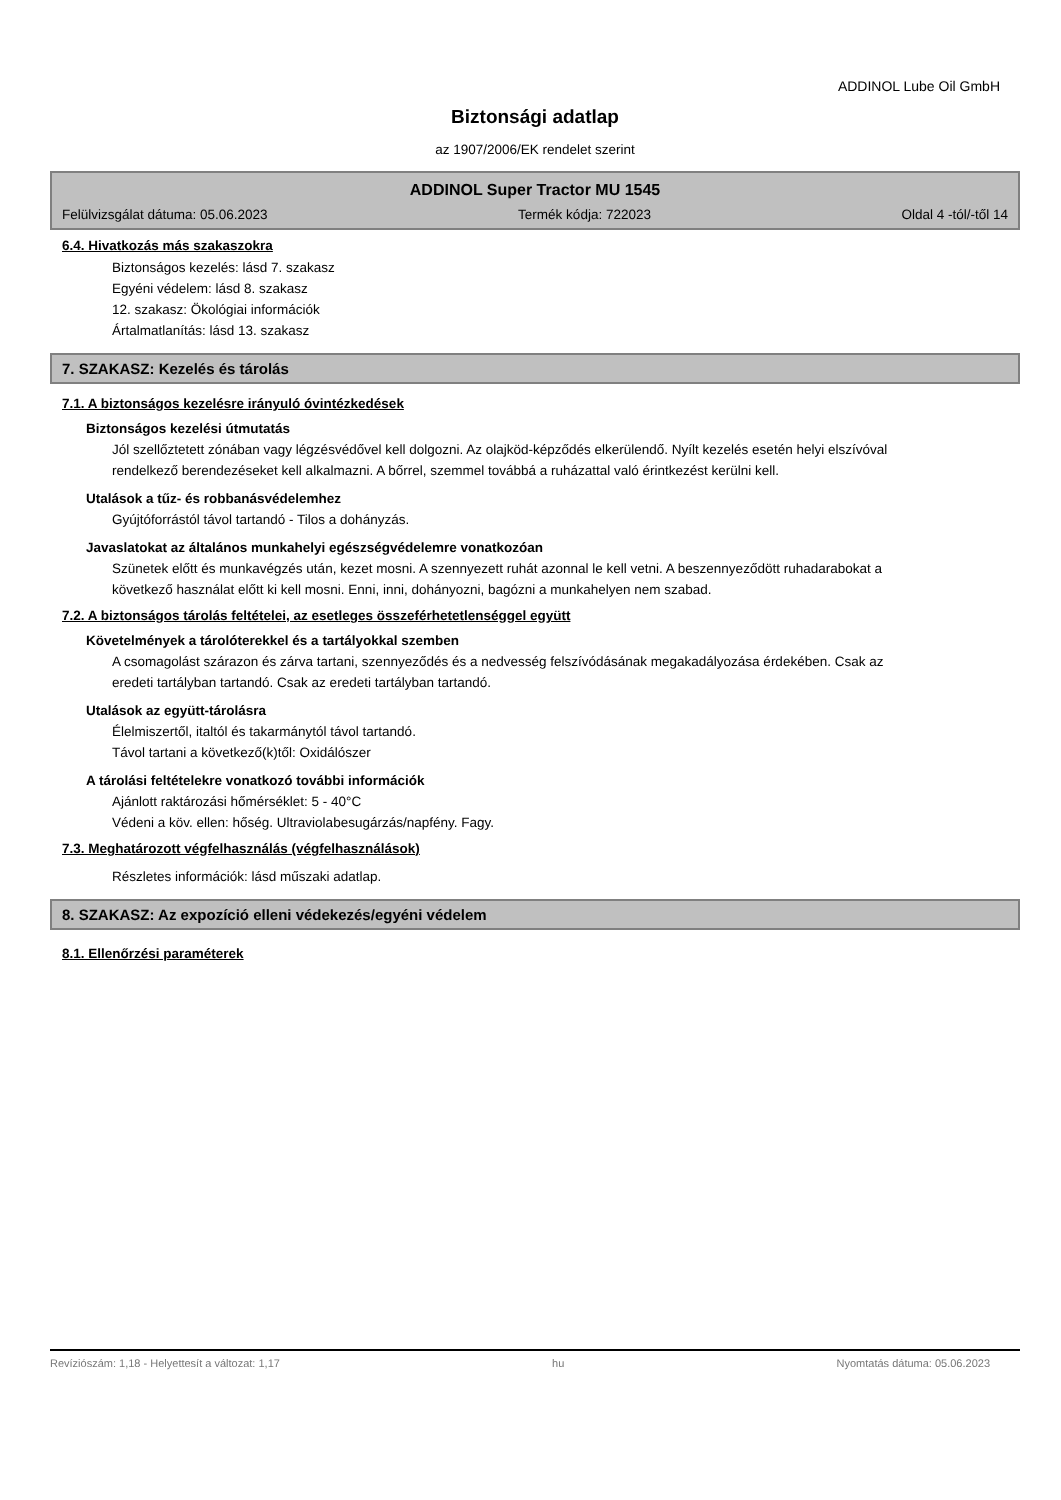ADDINOL Lube Oil GmbH
Biztonsági adatlap
az 1907/2006/EK rendelet szerint
ADDINOL Super Tractor MU 1545
Felülvizsgálat dátuma: 05.06.2023 Termék kódja: 722023 Oldal 4 -tól/-től 14
6.4. Hivatkozás más szakaszokra
Biztonságos kezelés: lásd 7. szakasz
Egyéni védelem: lásd 8. szakasz
12. szakasz: Ökológiai információk
Ártalmatlanítás: lásd 13. szakasz
7. SZAKASZ: Kezelés és tárolás
7.1. A biztonságos kezelésre irányuló óvintézkedések
Biztonságos kezelési útmutatás
Jól szellőztetett zónában vagy légzésvédővel kell dolgozni. Az olajköd-képződés elkerülendő. Nyílt kezelés esetén helyi elszívóval rendelkező berendezéseket kell alkalmazni. A bőrrel, szemmel továbbá a ruházattal való érintkezést kerülni kell.
Utalások a tűz- és robbanásvédelemhez
Gyújtóforrástól távol tartandó - Tilos a dohányzás.
Javaslatokat az általános munkahelyi egészségvédelemre vonatkozóan
Szünetek előtt és munkavégzés után, kezet mosni. A szennyezett ruhát azonnal le kell vetni. A beszennyeződött ruhadarabokat a következő használat előtt ki kell mosni. Enni, inni, dohányozni, bagózni a munkahelyen nem szabad.
7.2. A biztonságos tárolás feltételei, az esetleges összeférhetetlenséggel együtt
Követelmények a tárolóterekkel és a tartályokkal szemben
A csomagolást szárazon és zárva tartani, szennyeződés és a nedvesség felszívódásának megakadályozása érdekében. Csak az eredeti tartályban tartandó. Csak az eredeti tartályban tartandó.
Utalások az együtt-tárolásra
Élelmiszertől, italtól és takarmánytól távol tartandó.
Távol tartani a következő(k)től: Oxidálószer
A tárolási feltételekre vonatkozó további információk
Ajánlott raktározási hőmérséklet: 5 - 40°C
Védeni a köv. ellen: hőség. Ultraviolabesugárzás/napfény. Fagy.
7.3. Meghatározott végfelhasználás (végfelhasználások)
Részletes információk: lásd műszaki adatlap.
8. SZAKASZ: Az expozíció elleni védekezés/egyéni védelem
8.1. Ellenőrzési paraméterek
Revíziószám: 1,18 - Helyettesít a változat: 1,17 hu Nyomtatás dátuma: 05.06.2023